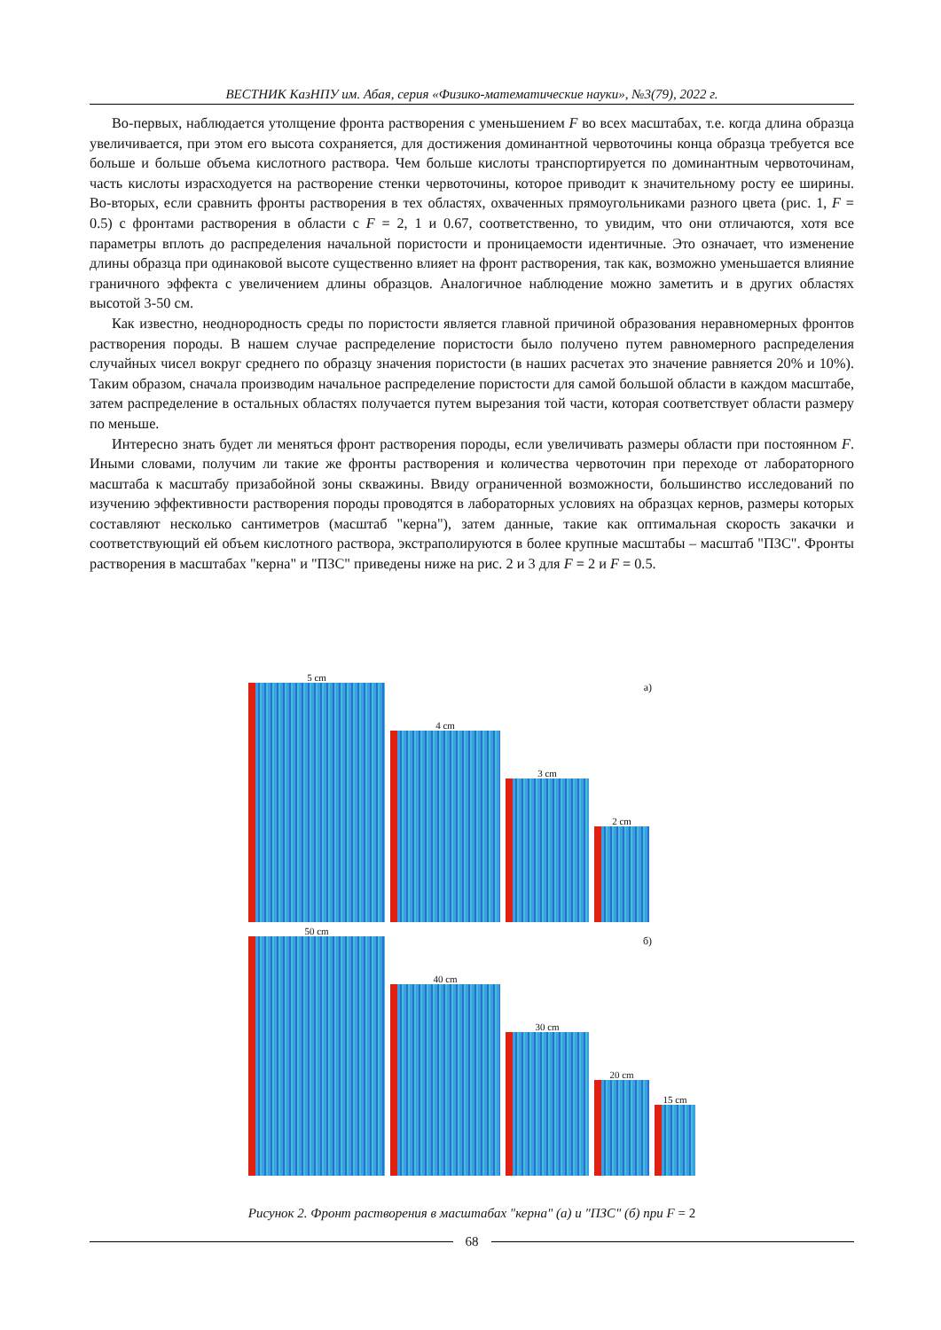ВЕСТНИК КазНПУ им. Абая, серия «Физико-математические науки», №3(79), 2022 г.
Во-первых, наблюдается утолщение фронта растворения с уменьшением F во всех масштабах, т.е. когда длина образца увеличивается, при этом его высота сохраняется, для достижения доминантной червоточины конца образца требуется все больше и больше объема кислотного раствора. Чем больше кислоты транспортируется по доминантным червоточинам, часть кислоты израсходуется на растворение стенки червоточины, которое приводит к значительному росту ее ширины. Во-вторых, если сравнить фронты растворения в тех областях, охваченных прямоугольниками разного цвета (рис. 1, F = 0.5) с фронтами растворения в области с F = 2, 1 и 0.67, соответственно, то увидим, что они отличаются, хотя все параметры вплоть до распределения начальной пористости и проницаемости идентичные. Это означает, что изменение длины образца при одинаковой высоте существенно влияет на фронт растворения, так как, возможно уменьшается влияние граничного эффекта с увеличением длины образцов. Аналогичное наблюдение можно заметить и в других областях высотой 3-50 см.
Как известно, неоднородность среды по пористости является главной причиной образования неравномерных фронтов растворения породы. В нашем случае распределение пористости было получено путем равномерного распределения случайных чисел вокруг среднего по образцу значения пористости (в наших расчетах это значение равняется 20% и 10%). Таким образом, сначала производим начальное распределение пористости для самой большой области в каждом масштабе, затем распределение в остальных областях получается путем вырезания той части, которая соответствует области размеру по меньше.
Интересно знать будет ли меняться фронт растворения породы, если увеличивать размеры области при постоянном F. Иными словами, получим ли такие же фронты растворения и количества червоточин при переходе от лабораторного масштаба к масштабу призабойной зоны скважины. Ввиду ограниченной возможности, большинство исследований по изучению эффективности растворения породы проводятся в лабораторных условиях на образцах кернов, размеры которых составляют несколько сантиметров (масштаб "керна"), затем данные, такие как оптимальная скорость закачки и соответствующий ей объем кислотного раствора, экстраполируются в более крупные масштабы – масштаб "ПЗС". Фронты растворения в масштабах "керна" и "ПЗС" приведены ниже на рис. 2 и 3 для F = 2 и F = 0.5.
а)
5 cm
4 cm
3 cm
2 cm
б)
50 cm
40 cm
30 cm
20 cm
15 cm
Рисунок 2. Фронт растворения в масштабах "керна" (а) и "ПЗС" (б) при F = 2
68